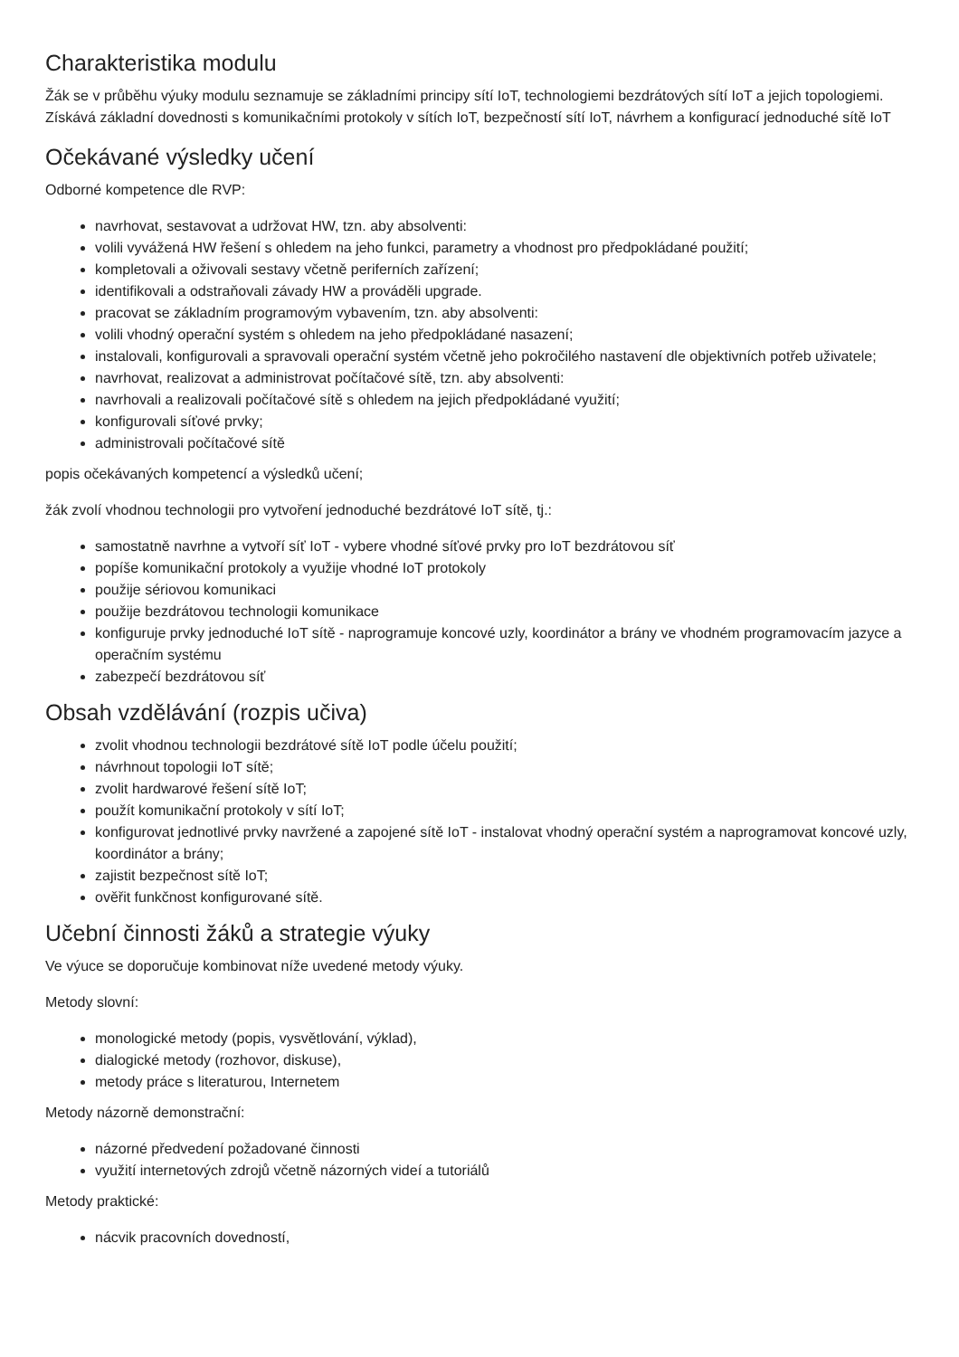Charakteristika modulu
Žák se v průběhu výuky modulu seznamuje se základními principy sítí IoT, technologiemi bezdrátových sítí IoT a jejich topologiemi. Získává základní dovednosti s komunikačními protokoly v sítích IoT, bezpečností sítí IoT, návrhem a konfigurací jednoduché sítě IoT
Očekávané výsledky učení
Odborné kompetence dle RVP:
navrhovat, sestavovat a udržovat HW, tzn. aby absolventi:
volili vyvážená HW řešení s ohledem na jeho funkci, parametry a vhodnost pro předpokládané použití;
kompletovali a oživovali sestavy včetně periferních zařízení;
identifikovali a odstraňovali závady HW a prováděli upgrade.
pracovat se základním programovým vybavením, tzn. aby absolventi:
volili vhodný operační systém s ohledem na jeho předpokládané nasazení;
instalovali, konfigurovali a spravovali operační systém včetně jeho pokročilého nastavení dle objektivních potřeb uživatele;
navrhovat, realizovat a administrovat počítačové sítě, tzn. aby absolventi:
navrhovali a realizovali počítačové sítě s ohledem na jejich předpokládané využití;
konfigurovali síťové prvky;
administrovali počítačové sítě
popis očekávaných kompetencí a výsledků učení;
žák zvolí vhodnou technologii pro vytvoření jednoduché bezdrátové IoT sítě, tj.:
samostatně navrhne a vytvoří síť IoT - vybere vhodné síťové prvky pro IoT bezdrátovou síť
popíše komunikační protokoly a využije vhodné IoT protokoly
použije sériovou komunikaci
použije bezdrátovou technologii komunikace
konfiguruje prvky jednoduché IoT sítě - naprogramuje koncové uzly, koordinátor a brány ve vhodném programovacím jazyce a operačním systému
zabezpečí bezdrátovou síť
Obsah vzdělávání (rozpis učiva)
zvolit vhodnou technologii bezdrátové sítě IoT podle účelu použití;
návrhnout topologii IoT sítě;
zvolit hardwarové řešení sítě IoT;
použít komunikační protokoly v sítí IoT;
konfigurovat jednotlivé prvky navržené a zapojené sítě IoT - instalovat vhodný operační systém a naprogramovat koncové uzly, koordinátor a brány;
zajistit bezpečnost sítě IoT;
ověřit funkčnost konfigurované sítě.
Učební činnosti žáků a strategie výuky
Ve výuce se doporučuje kombinovat níže uvedené metody výuky.
Metody slovní:
monologické metody (popis, vysvětlování, výklad),
dialogické metody (rozhovor, diskuse),
metody práce s literaturou, Internetem
Metody názorně demonstrační:
názorné předvedení požadované činnosti
využití internetových zdrojů včetně názorných videí a tutoriálů
Metody praktické:
nácvik pracovních dovedností,